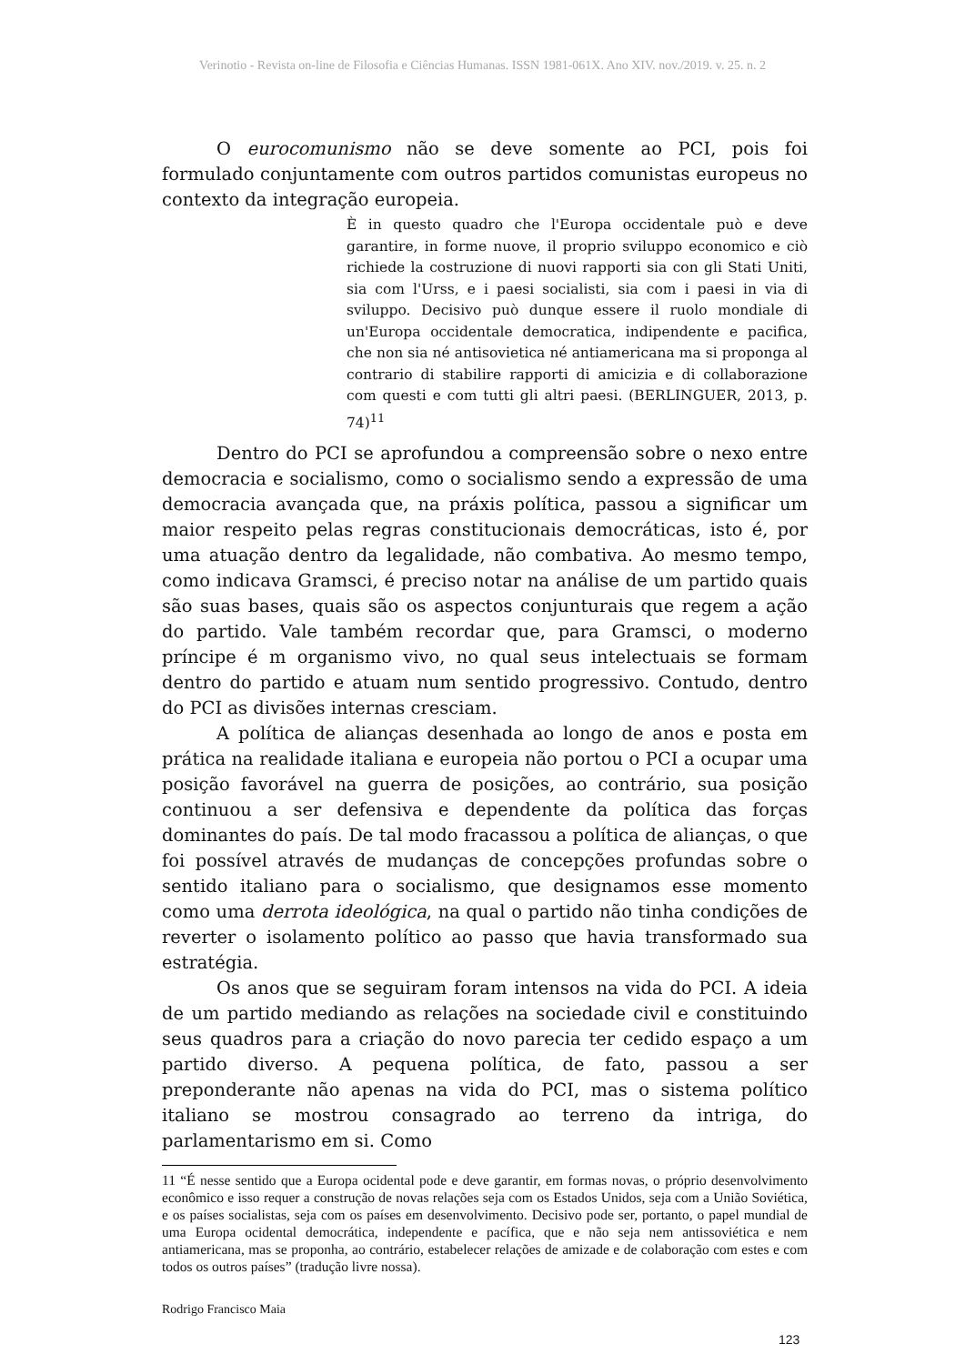Verinotio - Revista on-line de Filosofia e Ciências Humanas. ISSN 1981-061X. Ano XIV. nov./2019. v. 25. n. 2
O eurocomunismo não se deve somente ao PCI, pois foi formulado conjuntamente com outros partidos comunistas europeus no contexto da integração europeia.
È in questo quadro che l'Europa occidentale può e deve garantire, in forme nuove, il proprio sviluppo economico e ciò richiede la costruzione di nuovi rapporti sia con gli Stati Uniti, sia com l'Urss, e i paesi socialisti, sia com i paesi in via di sviluppo. Decisivo può dunque essere il ruolo mondiale di un'Europa occidentale democratica, indipendente e pacifica, che non sia né antisovietica né antiamericana ma si proponga al contrario di stabilire rapporti di amicizia e di collaborazione com questi e com tutti gli altri paesi. (BERLINGUER, 2013, p. 74)<sup>11</sup>
Dentro do PCI se aprofundou a compreensão sobre o nexo entre democracia e socialismo, como o socialismo sendo a expressão de uma democracia avançada que, na práxis política, passou a significar um maior respeito pelas regras constitucionais democráticas, isto é, por uma atuação dentro da legalidade, não combativa. Ao mesmo tempo, como indicava Gramsci, é preciso notar na análise de um partido quais são suas bases, quais são os aspectos conjunturais que regem a ação do partido. Vale também recordar que, para Gramsci, o moderno príncipe é m organismo vivo, no qual seus intelectuais se formam dentro do partido e atuam num sentido progressivo. Contudo, dentro do PCI as divisões internas cresciam.
A política de alianças desenhada ao longo de anos e posta em prática na realidade italiana e europeia não portou o PCI a ocupar uma posição favorável na guerra de posições, ao contrário, sua posição continuou a ser defensiva e dependente da política das forças dominantes do país. De tal modo fracassou a política de alianças, o que foi possível através de mudanças de concepções profundas sobre o sentido italiano para o socialismo, que designamos esse momento como uma derrota ideológica, na qual o partido não tinha condições de reverter o isolamento político ao passo que havia transformado sua estratégia.
Os anos que se seguiram foram intensos na vida do PCI. A ideia de um partido mediando as relações na sociedade civil e constituindo seus quadros para a criação do novo parecia ter cedido espaço a um partido diverso. A pequena política, de fato, passou a ser preponderante não apenas na vida do PCI, mas o sistema político italiano se mostrou consagrado ao terreno da intriga, do parlamentarismo em si. Como
11 “É nesse sentido que a Europa ocidental pode e deve garantir, em formas novas, o próprio desenvolvimento econômico e isso requer a construção de novas relações seja com os Estados Unidos, seja com a União Soviética, e os países socialistas, seja com os países em desenvolvimento. Decisivo pode ser, portanto, o papel mundial de uma Europa ocidental democrática, independente e pacífica, que e não seja nem antissoviética e nem antiamericana, mas se proponha, ao contrário, estabelecer relações de amizade e de colaboração com estes e com todos os outros países” (tradução livre nossa).
Rodrigo Francisco Maia
123